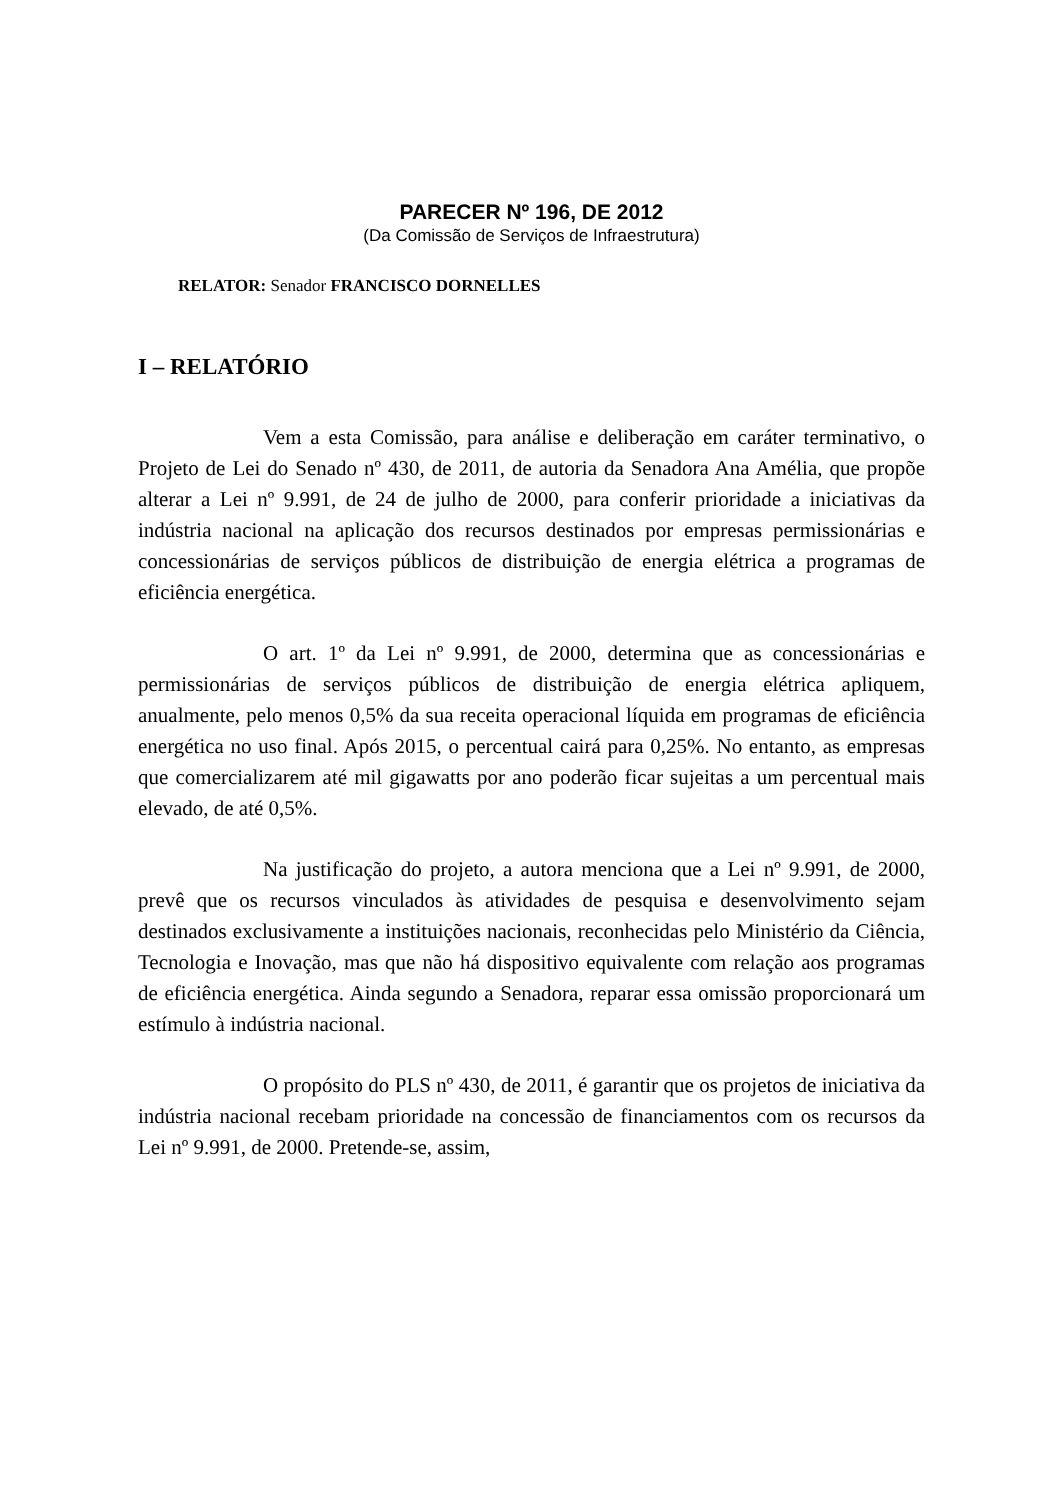PARECER Nº 196, DE 2012
(Da Comissão de Serviços de Infraestrutura)
RELATOR: Senador FRANCISCO DORNELLES
I – RELATÓRIO
Vem a esta Comissão, para análise e deliberação em caráter terminativo, o Projeto de Lei do Senado nº 430, de 2011, de autoria da Senadora Ana Amélia, que propõe alterar a Lei nº 9.991, de 24 de julho de 2000, para conferir prioridade a iniciativas da indústria nacional na aplicação dos recursos destinados por empresas permissionárias e concessionárias de serviços públicos de distribuição de energia elétrica a programas de eficiência energética.
O art. 1º da Lei nº 9.991, de 2000, determina que as concessionárias e permissionárias de serviços públicos de distribuição de energia elétrica apliquem, anualmente, pelo menos 0,5% da sua receita operacional líquida em programas de eficiência energética no uso final. Após 2015, o percentual cairá para 0,25%. No entanto, as empresas que comercializarem até mil gigawatts por ano poderão ficar sujeitas a um percentual mais elevado, de até 0,5%.
Na justificação do projeto, a autora menciona que a Lei nº 9.991, de 2000, prevê que os recursos vinculados às atividades de pesquisa e desenvolvimento sejam destinados exclusivamente a instituições nacionais, reconhecidas pelo Ministério da Ciência, Tecnologia e Inovação, mas que não há dispositivo equivalente com relação aos programas de eficiência energética. Ainda segundo a Senadora, reparar essa omissão proporcionará um estímulo à indústria nacional.
O propósito do PLS nº 430, de 2011, é garantir que os projetos de iniciativa da indústria nacional recebam prioridade na concessão de financiamentos com os recursos da Lei nº 9.991, de 2000. Pretende-se, assim,